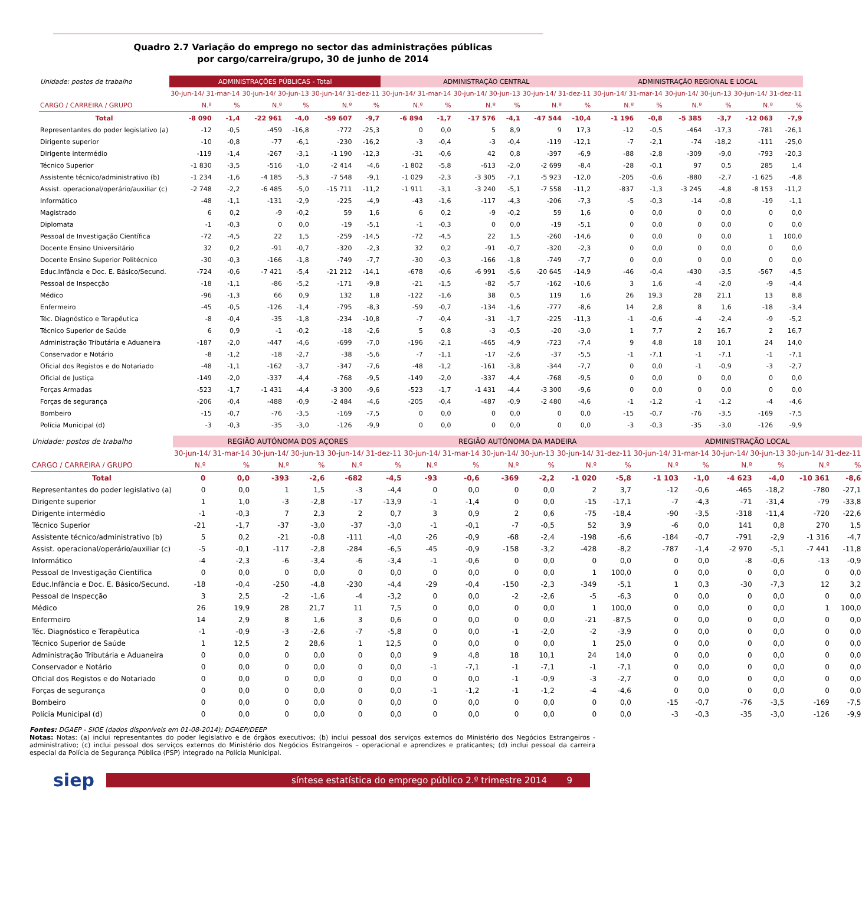Quadro 2.7 Variação do emprego no sector das administrações públicas
por cargo/carreira/grupo, 30 de junho de 2014
| Unidade: postos de trabalho | ADMINISTRAÇÕES PÚBLICAS - Total | | | | | | ADMINISTRAÇÃO CENTRAL | | | | | | ADMINISTRAÇÃO REGIONAL E LOCAL | | | | | |
| | 30-jun-14/ 31-mar-14 | | 30-jun-14/ 30-jun-13 | | 30-jun-14/ 31-dez-11 | | 30-jun-14/ 31-mar-14 | | 30-jun-14/ 30-jun-13 | | 30-jun-14/ 31-dez-11 | | 30-jun-14/ 31-mar-14 | | 30-jun-14/ 30-jun-13 | | 30-jun-14/ 31-dez-11 | |
| CARGO / CARREIRA / GRUPO | N.º | % | N.º | % | N.º | % | N.º | % | N.º | % | N.º | % | N.º | % | N.º | % | N.º | % |
| Total | -8 090 | -1,4 | -22 961 | -4,0 | -59 607 | -9,7 | -6 894 | -1,7 | -17 576 | -4,1 | -47 544 | -10,4 | -1 196 | -0,8 | -5 385 | -3,7 | -12 063 | -7,9 |
| Representantes do poder legislativo (a) | -12 | -0,5 | -459 | -16,8 | -772 | -25,3 | 0 | 0,0 | 5 | 8,9 | 9 | 17,3 | -12 | -0,5 | -464 | -17,3 | -781 | -26,1 |
| Dirigente superior | -10 | -0,8 | -77 | -6,1 | -230 | -16,2 | -3 | -0,4 | -3 | -0,4 | -119 | -12,1 | -7 | -2,1 | -74 | -18,2 | -111 | -25,0 |
| Dirigente intermédio | -119 | -1,4 | -267 | -3,1 | -1 190 | -12,3 | -31 | -0,6 | 42 | 0,8 | -397 | -6,9 | -88 | -2,8 | -309 | -9,0 | -793 | -20,3 |
| Técnico Superior | -1 830 | -3,5 | -516 | -1,0 | -2 414 | -4,6 | -1 802 | -5,8 | -613 | -2,0 | -2 699 | -8,4 | -28 | -0,1 | 97 | 0,5 | 285 | 1,4 |
| Assistente técnico/administrativo (b) | -1 234 | -1,6 | -4 185 | -5,3 | -7 548 | -9,1 | -1 029 | -2,3 | -3 305 | -7,1 | -5 923 | -12,0 | -205 | -0,6 | -880 | -2,7 | -1 625 | -4,8 |
| Assist. operacional/operário/auxiliar (c) | -2 748 | -2,2 | -6 485 | -5,0 | -15 711 | -11,2 | -1 911 | -3,1 | -3 240 | -5,1 | -7 558 | -11,2 | -837 | -1,3 | -3 245 | -4,8 | -8 153 | -11,2 |
| Informático | -48 | -1,1 | -131 | -2,9 | -225 | -4,9 | -43 | -1,6 | -117 | -4,3 | -206 | -7,3 | -5 | -0,3 | -14 | -0,8 | -19 | -1,1 |
| Magistrado | 6 | 0,2 | -9 | -0,2 | 59 | 1,6 | 6 | 0,2 | -9 | -0,2 | 59 | 1,6 | 0 | 0,0 | 0 | 0,0 | 0 | 0,0 |
| Diplomata | -1 | -0,3 | 0 | 0,0 | -19 | -5,1 | -1 | -0,3 | 0 | 0,0 | -19 | -5,1 | 0 | 0,0 | 0 | 0,0 | 0 | 0,0 |
| Pessoal de Investigação Científica | -72 | -4,5 | 22 | 1,5 | -259 | -14,5 | -72 | -4,5 | 22 | 1,5 | -260 | -14,6 | 0 | 0,0 | 0 | 0,0 | 1 | 100,0 |
| Docente Ensino Universitário | 32 | 0,2 | -91 | -0,7 | -320 | -2,3 | 32 | 0,2 | -91 | -0,7 | -320 | -2,3 | 0 | 0,0 | 0 | 0,0 | 0 | 0,0 |
| Docente Ensino Superior Politécnico | -30 | -0,3 | -166 | -1,8 | -749 | -7,7 | -30 | -0,3 | -166 | -1,8 | -749 | -7,7 | 0 | 0,0 | 0 | 0,0 | 0 | 0,0 |
| Educ.Infância e Doc. E. Básico/Secund. | -724 | -0,6 | -7 421 | -5,4 | -21 212 | -14,1 | -678 | -0,6 | -6 991 | -5,6 | -20 645 | -14,9 | -46 | -0,4 | -430 | -3,5 | -567 | -4,5 |
| Pessoal de Inspecção | -18 | -1,1 | -86 | -5,2 | -171 | -9,8 | -21 | -1,5 | -82 | -5,7 | -162 | -10,6 | 3 | 1,6 | -4 | -2,0 | -9 | -4,4 |
| Médico | -96 | -1,3 | 66 | 0,9 | 132 | 1,8 | -122 | -1,6 | 38 | 0,5 | 119 | 1,6 | 26 | 19,3 | 28 | 21,1 | 13 | 8,8 |
| Enfermeiro | -45 | -0,5 | -126 | -1,4 | -795 | -8,3 | -59 | -0,7 | -134 | -1,6 | -777 | -8,6 | 14 | 2,8 | 8 | 1,6 | -18 | -3,4 |
| Téc. Diagnóstico e Terapêutica | -8 | -0,4 | -35 | -1,8 | -234 | -10,8 | -7 | -0,4 | -31 | -1,7 | -225 | -11,3 | -1 | -0,6 | -4 | -2,4 | -9 | -5,2 |
| Técnico Superior de Saúde | 6 | 0,9 | -1 | -0,2 | -18 | -2,6 | 5 | 0,8 | -3 | -0,5 | -20 | -3,0 | 1 | 7,7 | 2 | 16,7 | 2 | 16,7 |
| Administração Tributária e Aduaneira | -187 | -2,0 | -447 | -4,6 | -699 | -7,0 | -196 | -2,1 | -465 | -4,9 | -723 | -7,4 | 9 | 4,8 | 18 | 10,1 | 24 | 14,0 |
| Conservador e Notário | -8 | -1,2 | -18 | -2,7 | -38 | -5,6 | -7 | -1,1 | -17 | -2,6 | -37 | -5,5 | -1 | -7,1 | -1 | -7,1 | -1 | -7,1 |
| Oficial dos Registos e do Notariado | -48 | -1,1 | -162 | -3,7 | -347 | -7,6 | -48 | -1,2 | -161 | -3,8 | -344 | -7,7 | 0 | 0,0 | -1 | -0,9 | -3 | -2,7 |
| Oficial de Justiça | -149 | -2,0 | -337 | -4,4 | -768 | -9,5 | -149 | -2,0 | -337 | -4,4 | -768 | -9,5 | 0 | 0,0 | 0 | 0,0 | 0 | 0,0 |
| Forças Armadas | -523 | -1,7 | -1 431 | -4,4 | -3 300 | -9,6 | -523 | -1,7 | -1 431 | -4,4 | -3 300 | -9,6 | 0 | 0,0 | 0 | 0,0 | 0 | 0,0 |
| Forças de segurança | -206 | -0,4 | -488 | -0,9 | -2 484 | -4,6 | -205 | -0,4 | -487 | -0,9 | -2 480 | -4,6 | -1 | -1,2 | -1 | -1,2 | -4 | -4,6 |
| Bombeiro | -15 | -0,7 | -76 | -3,5 | -169 | -7,5 | 0 | 0,0 | 0 | 0,0 | 0 | 0,0 | -15 | -0,7 | -76 | -3,5 | -169 | -7,5 |
| Polícia Municipal (d) | -3 | -0,3 | -35 | -3,0 | -126 | -9,9 | 0 | 0,0 | 0 | 0,0 | 0 | 0,0 | -3 | -0,3 | -35 | -3,0 | -126 | -9,9 |
| Unidade: postos de trabalho | REGIÃO AUTÓNOMA DOS AÇORES | | | | | | REGIÃO AUTÓNOMA DA MADEIRA | | | | | | ADMINISTRAÇÃO LOCAL | | | | | |
| | 30-jun-14/ 31-mar-14 | | 30-jun-14/ 30-jun-13 | | 30-jun-14/ 31-dez-11 | | 30-jun-14/ 31-mar-14 | | 30-jun-14/ 30-jun-13 | | 30-jun-14/ 31-dez-11 | | 30-jun-14/ 31-mar-14 | | 30-jun-14/ 30-jun-13 | | 30-jun-14/ 31-dez-11 | |
| CARGO / CARREIRA / GRUPO | N.º | % | N.º | % | N.º | % | N.º | % | N.º | % | N.º | % | N.º | % | N.º | % | N.º | % |
| Total | 0 | 0,0 | -393 | -2,6 | -682 | -4,5 | -93 | -0,6 | -369 | -2,2 | -1 020 | -5,8 | -1 103 | -1,0 | -4 623 | -4,0 | -10 361 | -8,6 |
| Representantes do poder legislativo (a) | 0 | 0,0 | 1 | 1,5 | -3 | -4,4 | 0 | 0,0 | 0 | 0,0 | 2 | 3,7 | -12 | -0,6 | -465 | -18,2 | -780 | -27,1 |
| Dirigente superior | 1 | 1,0 | -3 | -2,8 | -17 | -13,9 | -1 | -1,4 | 0 | 0,0 | -15 | -17,1 | -7 | -4,3 | -71 | -31,4 | -79 | -33,8 |
| Dirigente intermédio | -1 | -0,3 | 7 | 2,3 | 2 | 0,7 | 3 | 0,9 | 2 | 0,6 | -75 | -18,4 | -90 | -3,5 | -318 | -11,4 | -720 | -22,6 |
| Técnico Superior | -21 | -1,7 | -37 | -3,0 | -37 | -3,0 | -1 | -0,1 | -7 | -0,5 | 52 | 3,9 | -6 | 0,0 | 141 | 0,8 | 270 | 1,5 |
| Assistente técnico/administrativo (b) | 5 | 0,2 | -21 | -0,8 | -111 | -4,0 | -26 | -0,9 | -68 | -2,4 | -198 | -6,6 | -184 | -0,7 | -791 | -2,9 | -1 316 | -4,7 |
| Assist. operacional/operário/auxiliar (c) | -5 | -0,1 | -117 | -2,8 | -284 | -6,5 | -45 | -0,9 | -158 | -3,2 | -428 | -8,2 | -787 | -1,4 | -2 970 | -5,1 | -7 441 | -11,8 |
| Informático | -4 | -2,3 | -6 | -3,4 | -6 | -3,4 | -1 | -0,6 | 0 | 0,0 | 0 | 0,0 | 0 | 0,0 | -8 | -0,6 | -13 | -0,9 |
| Pessoal de Investigação Científica | 0 | 0,0 | 0 | 0,0 | 0 | 0,0 | 0 | 0,0 | 0 | 0,0 | 1 | 100,0 | 0 | 0,0 | 0 | 0,0 | 0 | 0,0 |
| Educ.Infância e Doc. E. Básico/Secund. | -18 | -0,4 | -250 | -4,8 | -230 | -4,4 | -29 | -0,4 | -150 | -2,3 | -349 | -5,1 | 1 | 0,3 | -30 | -7,3 | 12 | 3,2 |
| Pessoal de Inspecção | 3 | 2,5 | -2 | -1,6 | -4 | -3,2 | 0 | 0,0 | -2 | -2,6 | -5 | -6,3 | 0 | 0,0 | 0 | 0,0 | 0 | 0,0 |
| Médico | 26 | 19,9 | 28 | 21,7 | 11 | 7,5 | 0 | 0,0 | 0 | 0,0 | 1 | 100,0 | 0 | 0,0 | 0 | 0,0 | 1 | 100,0 |
| Enfermeiro | 14 | 2,9 | 8 | 1,6 | 3 | 0,6 | 0 | 0,0 | 0 | 0,0 | -21 | -87,5 | 0 | 0,0 | 0 | 0,0 | 0 | 0,0 |
| Téc. Diagnóstico e Terapêutica | -1 | -0,9 | -3 | -2,6 | -7 | -5,8 | 0 | 0,0 | -1 | -2,0 | -2 | -3,9 | 0 | 0,0 | 0 | 0,0 | 0 | 0,0 |
| Técnico Superior de Saúde | 1 | 12,5 | 2 | 28,6 | 1 | 12,5 | 0 | 0,0 | 0 | 0,0 | 1 | 25,0 | 0 | 0,0 | 0 | 0,0 | 0 | 0,0 |
| Administração Tributária e Aduaneira | 0 | 0,0 | 0 | 0,0 | 0 | 0,0 | 9 | 4,8 | 18 | 10,1 | 24 | 14,0 | 0 | 0,0 | 0 | 0,0 | 0 | 0,0 |
| Conservador e Notário | 0 | 0,0 | 0 | 0,0 | 0 | 0,0 | -1 | -7,1 | -1 | -7,1 | -1 | -7,1 | 0 | 0,0 | 0 | 0,0 | 0 | 0,0 |
| Oficial dos Registos e do Notariado | 0 | 0,0 | 0 | 0,0 | 0 | 0,0 | 0 | 0,0 | -1 | -0,9 | -3 | -2,7 | 0 | 0,0 | 0 | 0,0 | 0 | 0,0 |
| Forças de segurança | 0 | 0,0 | 0 | 0,0 | 0 | 0,0 | -1 | -1,2 | -1 | -1,2 | -4 | -4,6 | 0 | 0,0 | 0 | 0,0 | 0 | 0,0 |
| Bombeiro | 0 | 0,0 | 0 | 0,0 | 0 | 0,0 | 0 | 0,0 | 0 | 0,0 | 0 | 0,0 | -15 | -0,7 | -76 | -3,5 | -169 | -7,5 |
| Polícia Municipal (d) | 0 | 0,0 | 0 | 0,0 | 0 | 0,0 | 0 | 0,0 | 0 | 0,0 | 0 | 0,0 | -3 | -0,3 | -35 | -3,0 | -126 | -9,9 |
Fontes: DGAEP - SIOE (dados disponíveis em 01-08-2014); DGAEP/DEEP
Notas: Notas: (a) inclui representantes do poder legislativo e de órgãos executivos; (b) inclui pessoal dos serviços externos do Ministério dos Negócios Estrangeiros - administrativo; (c) inclui pessoal dos serviços externos do Ministério dos Negócios Estrangeiros – operacional e aprendizes e praticantes; (d) inclui pessoal da carreira especial da Polícia de Segurança Pública (PSP) integrado na Polícia Municipal.
siep
síntese estatística do emprego público 2.º trimestre 2014 9